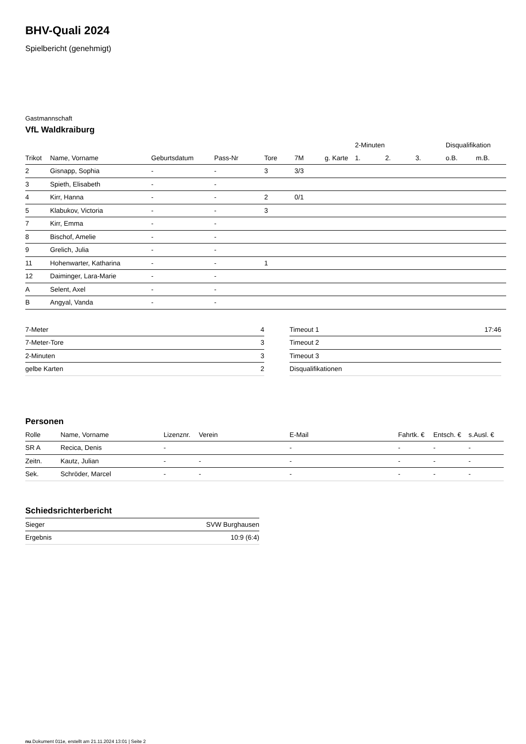BHV-Quali 2024
Spielbericht (genehmigt)
Gastmannschaft
VfL Waldkraiburg
| | | | | | | | 2-Minuten | | | Disqualifikation | |
| --- | --- | --- | --- | --- | --- | --- | --- | --- | --- | --- | --- |
| Trikot | Name, Vorname | Geburtsdatum | Pass-Nr | Tore | 7M | g. Karte | 1. | 2. | 3. | o.B. | m.B. |
| 2 | Gisnapp, Sophia | - | - | 3 | 3/3 | | | | | | |
| 3 | Spieth, Elisabeth | - | - | | | | | | | | |
| 4 | Kirr, Hanna | - | - | 2 | 0/1 | | | | | | |
| 5 | Klabukov, Victoria | - | - | 3 | | | | | | | |
| 7 | Kirr, Emma | - | - | | | | | | | | |
| 8 | Bischof, Amelie | - | - | | | | | | | | |
| 9 | Grelich, Julia | - | - | | | | | | | | |
| 11 | Hohenwarter, Katharina | - | - | 1 | | | | | | | |
| 12 | Daiminger, Lara-Marie | - | - | | | | | | | | |
| A | Selent, Axel | - | - | | | | | | | | |
| B | Angyal, Vanda | - | - | | | | | | | | |
| 7-Meter | 4 |
| 7-Meter-Tore | 3 |
| 2-Minuten | 3 |
| gelbe Karten | 2 |
| Timeout 1 | 17:46 |
| Timeout 2 | |
| Timeout 3 | |
| Disqualifikationen | |
Personen
| Rolle | Name, Vorname | Lizenznr. | Verein | E-Mail | Fahrtk. € | Entsch. € | s.Ausl. € |
| --- | --- | --- | --- | --- | --- | --- | --- |
| SR A | Recica, Denis | - | | - | - | - | - |
| Zeitn. | Kautz, Julian | - | - | - | - | - | - |
| Sek. | Schröder, Marcel | - | - | - | - | - | - |
Schiedsrichterbericht
| Sieger | SVW Burghausen |
| Ergebnis | 10:9 (6:4) |
nu.Dokument 011e, erstellt am 21.11.2024 13:01 | Seite 2